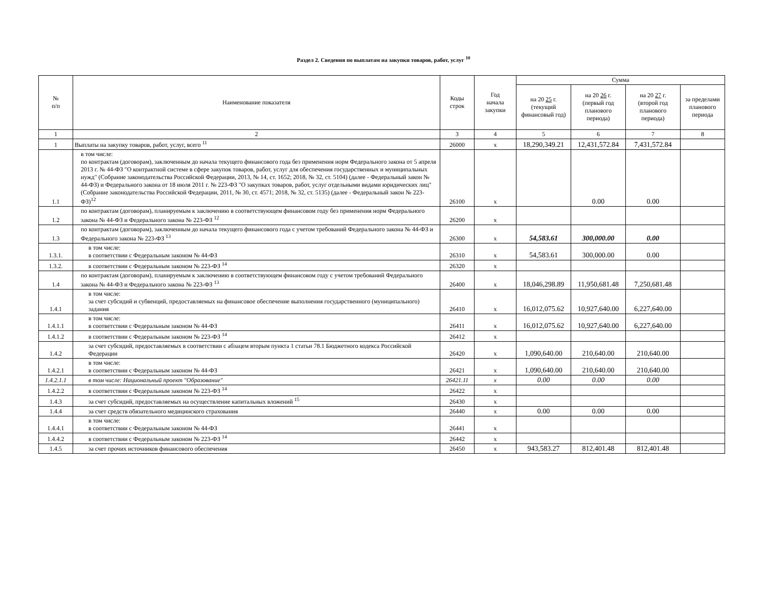Раздел 2. Сведения по выплатам на закупки товаров, работ, услуг <sup>10</sup>
| № п/п | Наименование показателя | Коды строк | Год начала закупки | Сумма | | | |
| --- | --- | --- | --- | --- | --- | --- | --- |
| | | | | на 20 25 г. (текущий финансовый год) | на 20 26 г. (первый год планового периода) | на 20 27 г. (второй год планового периода) | за пределами планового периода |
| 1 | 2 | 3 | 4 | 5 | 6 | 7 | 8 |
| 1 | Выплаты на закупку товаров, работ, услуг, всего <sup>11</sup> | 26000 | x | 18,290,349.21 | 12,431,572.84 | 7,431,572.84 | |
| 1.1 | в том числе: по контрактам (договорам), заключенным до начала текущего финансового года без применения норм Федерального закона от 5 апреля 2013 г. № 44-ФЗ "О контрактной системе в сфере закупок товаров, работ, услуг для обеспечения государственных и муниципальных нужд" (Собрание законодательства Российской Федерации, 2013, № 14, ст. 1652; 2018, № 32, ст. 5104) (далее - Федеральный закон № 44-ФЗ) и Федерального закона от 18 июля 2011 г. № 223-ФЗ "О закупках товаров, работ, услуг отдельными видами юридических лиц" (Собрание законодательства Российской Федерации, 2011, № 30, ст. 4571; 2018, № 32, ст. 5135) (далее - Федеральный закон № 223-ФЗ)<sup>12</sup> | 26100 | x | | 0.00 | 0.00 | |
| 1.2 | по контрактам (договорам), планируемым к заключению в соответствующем финансовом году без применения норм Федерального закона № 44-ФЗ и Федерального закона № 223-ФЗ <sup>12</sup> | 26200 | x | | | | |
| 1.3 | по контрактам (договорам), заключенным до начала текущего финансового года с учетом требований Федерального закона № 44-ФЗ и Федерального закона № 223-ФЗ <sup>13</sup> | 26300 | x | 54,583.61 | 300,000.00 | 0.00 | |
| 1.3.1. | в том числе: в соответствии с Федеральным законом № 44-ФЗ | 26310 | x | 54,583.61 | 300,000.00 | 0.00 | |
| 1.3.2. | в соответствии с Федеральным законом № 223-ФЗ <sup>14</sup> | 26320 | x | | | | |
| 1.4 | по контрактам (договорам), планируемым к заключению в соответствующем финансовом году с учетом требований Федерального закона № 44-ФЗ и Федерального закона № 223-ФЗ <sup>13</sup> | 26400 | x | 18,046,298.89 | 11,950,681.48 | 7,250,681.48 | |
| 1.4.1 | в том числе: за счет субсидий и субвенций, предоставляемых на финансовое обеспечение выполнения государственного (муниципального) задания | 26410 | x | 16,012,075.62 | 10,927,640.00 | 6,227,640.00 | |
| 1.4.1.1 | в том числе: в соответствии с Федеральным законом № 44-ФЗ | 26411 | x | 16,012,075.62 | 10,927,640.00 | 6,227,640.00 | |
| 1.4.1.2 | в соответствии с Федеральным законом № 223-ФЗ <sup>14</sup> | 26412 | x | | | | |
| 1.4.2 | за счет субсидий, предоставляемых в соответствии с абзацем вторым пункта 1 статьи 78.1 Бюджетного кодекса Российской Федерации | 26420 | x | 1,090,640.00 | 210,640.00 | 210,640.00 | |
| 1.4.2.1 | в том числе: в соответствии с Федеральным законом № 44-ФЗ | 26421 | x | 1,090,640.00 | 210,640.00 | 210,640.00 | |
| 1.4.2.1.1 | в том числе: Национальный проект "Образование" | 26421.11 | x | 0.00 | 0.00 | 0.00 | |
| 1.4.2.2 | в соответствии с Федеральным законом № 223-ФЗ <sup>14</sup> | 26422 | x | | | | |
| 1.4.3 | за счет субсидий, предоставляемых на осуществление капитальных вложений <sup>15</sup> | 26430 | x | | | | |
| 1.4.4 | за счет средств обязательного медицинского страхования | 26440 | x | 0.00 | 0.00 | 0.00 | |
| 1.4.4.1 | в том числе: в соответствии с Федеральным законом № 44-ФЗ | 26441 | x | | | | |
| 1.4.4.2 | в соответствии с Федеральным законом № 223-ФЗ <sup>14</sup> | 26442 | x | | | | |
| 1.4.5 | за счет прочих источников финансового обеспечения | 26450 | x | 943,583.27 | 812,401.48 | 812,401.48 | |